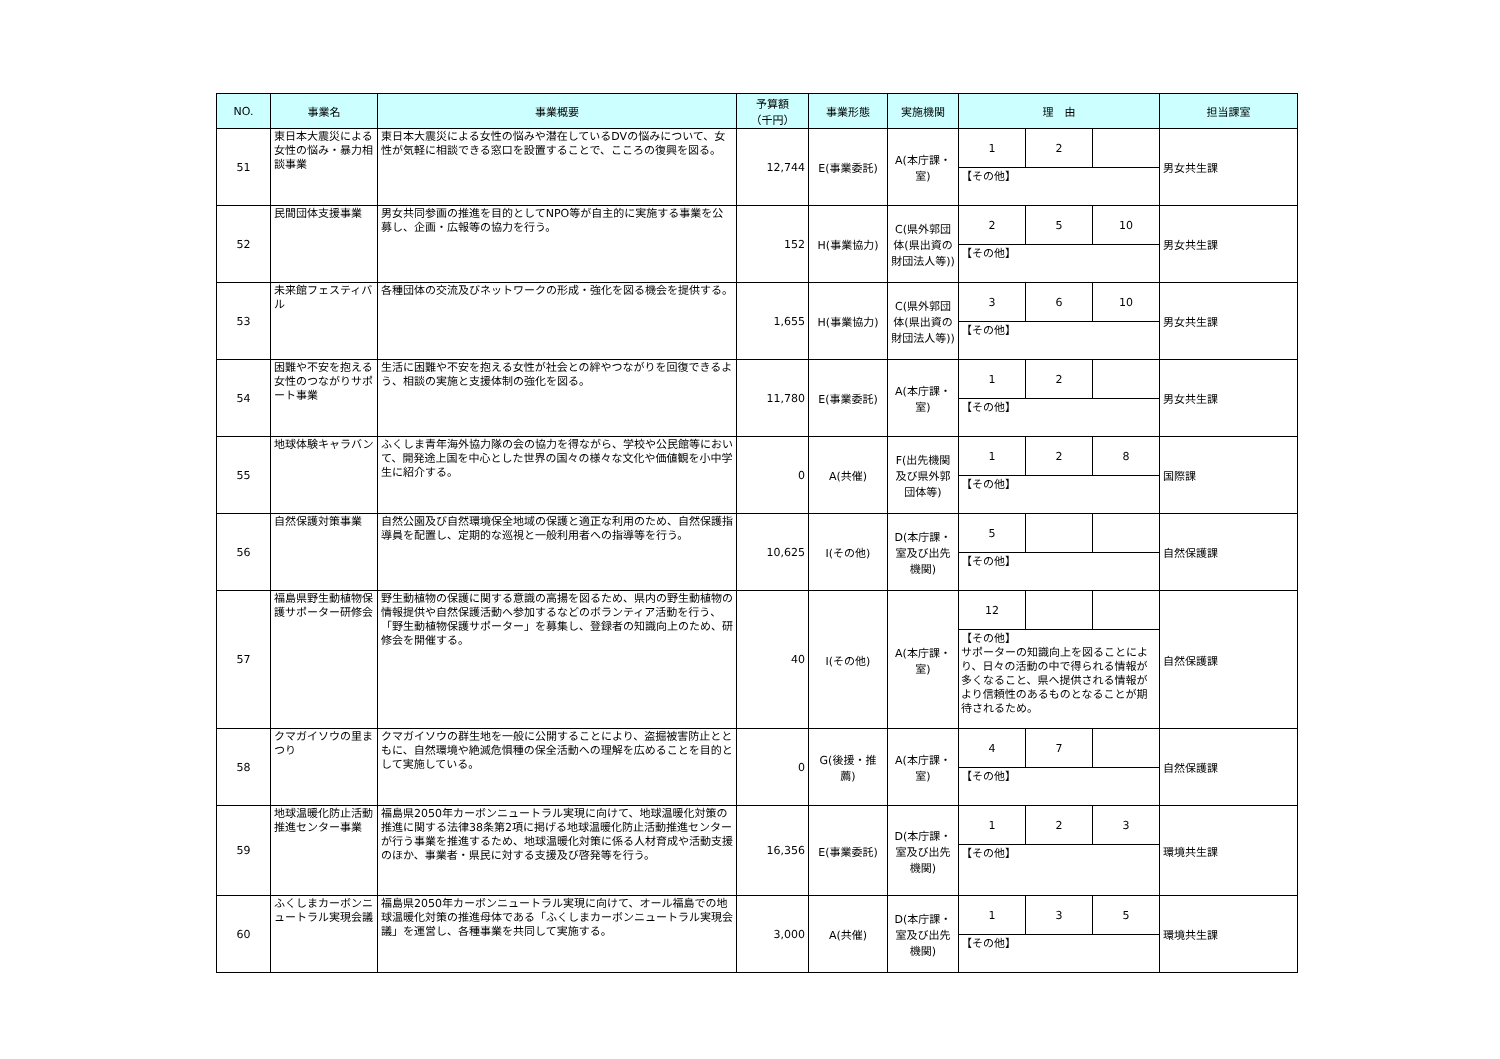| NO. | 事業名 | 事業概要 | 予算額 （千円） | 事業形態 | 実施機関 | 理 由 | 担当課室 |
| --- | --- | --- | --- | --- | --- | --- | --- |
| 51 | 東日本大震災による女性の悩み・暴力相談事業 | 東日本大震災による女性の悩みや潜在しているDVの悩みについて、女性が気軽に相談できる窓口を設置することで、こころの復興を図る。 | 12,744 | E(事業委託) | A(本庁課・室) | / 1 / 2 / / 【その他】 | 男女共生課 |
| 52 | 民間団体支援事業 | 男女共同参画の推進を目的としてNPO等が自主的に実施する事業を公募し、企画・広報等の協力を行う。 | 152 | H(事業協力) | C(県外郭団体(県出資の財団法人等)) | / 2 / 5 / 10 / 【その他】 | 男女共生課 |
| 53 | 未来館フェスティバル | 各種団体の交流及びネットワークの形成・強化を図る機会を提供する。 | 1,655 | H(事業協力) | C(県外郭団体(県出資の財団法人等)) | / 3 / 6 / 10 / 【その他】 | 男女共生課 |
| 54 | 困難や不安を抱える女性のつながりサポート事業 | 生活に困難や不安を抱える女性が社会との絆やつながりを回復できるよう、相談の実施と支援体制の強化を図る。 | 11,780 | E(事業委託) | A(本庁課・室) | / 1 / 2 / / 【その他】 | 男女共生課 |
| 55 | 地球体験キャラバン | ふくしま青年海外協力隊の会の協力を得ながら、学校や公民館等において、開発途上国を中心とした世界の国々の様々な文化や価値観を小中学生に紹介する。 | 0 | A(共催) | F(出先機関及び県外郭団体等) | / 1 / 2 / 8 / 【その他】 | 国際課 |
| 56 | 自然保護対策事業 | 自然公園及び自然環境保全地域の保護と適正な利用のため、自然保護指導員を配置し、定期的な巡視と一般利用者への指導等を行う。 | 10,625 | I(その他) | D(本庁課・室及び出先機関) | / 5 / / / 【その他】 | 自然保護課 |
| 57 | 福島県野生動植物保護サポーター研修会 | 野生動植物の保護に関する意識の高揚を図るため、県内の野生動植物の情報提供や自然保護活動へ参加するなどのボランティア活動を行う、「野生動植物保護サポーター」を募集し、登録者の知識向上のため、研修会を開催する。 | 40 | I(その他) | A(本庁課・室) | / 12 / / / 【その他】 サポーターの知識向上を図ることにより、日々の活動の中で得られる情報が多くなること、県へ提供される情報がより信頼性のあるものとなることが期待されるため。 | 自然保護課 |
| 58 | クマガイソウの里まつり | クマガイソウの群生地を一般に公開することにより、盗掘被害防止とともに、自然環境や絶滅危惧種の保全活動への理解を広めることを目的として実施している。 | 0 | G(後援・推薦) | A(本庁課・室) | / 4 / 7 / / 【その他】 | 自然保護課 |
| 59 | 地球温暖化防止活動推進センター事業 | 福島県2050年カーボンニュートラル実現に向けて、地球温暖化対策の推進に関する法律38条第2項に掲げる地球温暖化防止活動推進センターが行う事業を推進するため、地球温暖化対策に係る人材育成や活動支援のほか、事業者・県民に対する支援及び啓発等を行う。 | 16,356 | E(事業委託) | D(本庁課・室及び出先機関) | / 1 / 2 / 3 / 【その他】 | 環境共生課 |
| 60 | ふくしまカーボンニュートラル実現会議 | 福島県2050年カーボンニュートラル実現に向けて、オール福島での地球温暖化対策の推進母体である「ふくしまカーボンニュートラル実現会議」を運営し、各種事業を共同して実施する。 | 3,000 | A(共催) | D(本庁課・室及び出先機関) | / 1 / 3 / 5 / 【その他】 | 環境共生課 |